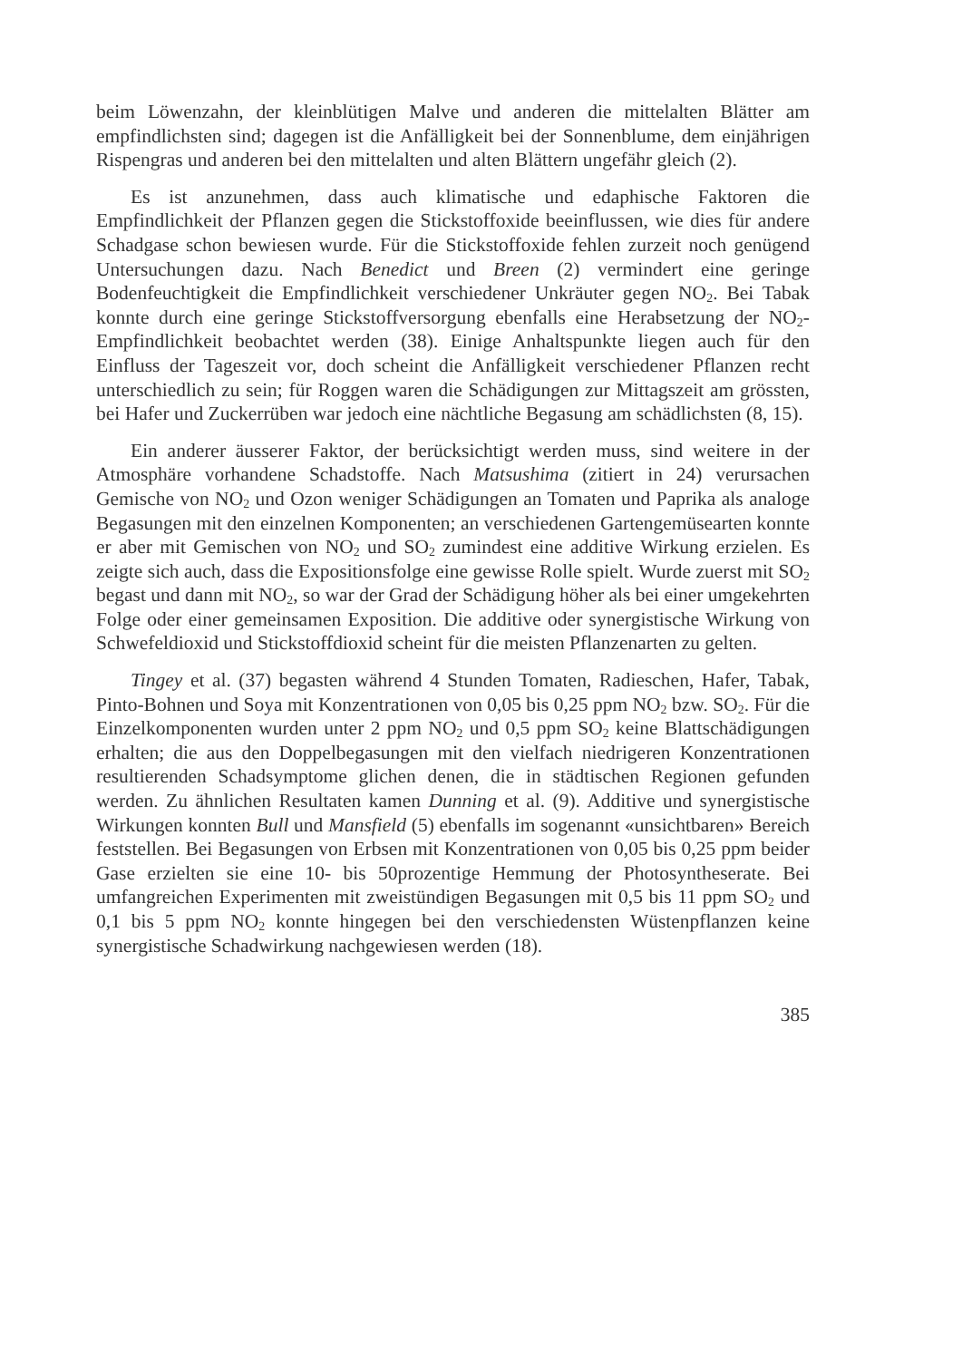beim Löwenzahn, der kleinblütigen Malve und anderen die mittelalten Blätter am empfindlichsten sind; dagegen ist die Anfälligkeit bei der Sonnenblume, dem einjährigen Rispengras und anderen bei den mittelalten und alten Blättern ungefähr gleich (2).
Es ist anzunehmen, dass auch klimatische und edaphische Faktoren die Empfindlichkeit der Pflanzen gegen die Stickstoffoxide beeinflussen, wie dies für andere Schadgase schon bewiesen wurde. Für die Stickstoffoxide fehlen zurzeit noch genügend Untersuchungen dazu. Nach Benedict und Breen (2) vermindert eine geringe Bodenfeuchtigkeit die Empfindlichkeit verschiedener Unkräuter gegen NO<sub>2</sub>. Bei Tabak konnte durch eine geringe Stickstoffversorgung ebenfalls eine Herabsetzung der NO<sub>2</sub>-Empfindlichkeit beobachtet werden (38). Einige Anhaltspunkte liegen auch für den Einfluss der Tageszeit vor, doch scheint die Anfälligkeit verschiedener Pflanzen recht unterschiedlich zu sein; für Roggen waren die Schädigungen zur Mittagszeit am grössten, bei Hafer und Zuckerrüben war jedoch eine nächtliche Begasung am schädlichsten (8, 15).
Ein anderer äusserer Faktor, der berücksichtigt werden muss, sind weitere in der Atmosphäre vorhandene Schadstoffe. Nach Matsushima (zitiert in 24) verursachen Gemische von NO<sub>2</sub> und Ozon weniger Schädigungen an Tomaten und Paprika als analoge Begasungen mit den einzelnen Komponenten; an verschiedenen Gartengemüsearten konnte er aber mit Gemischen von NO<sub>2</sub> und SO<sub>2</sub> zumindest eine additive Wirkung erzielen. Es zeigte sich auch, dass die Expositionsfolge eine gewisse Rolle spielt. Wurde zuerst mit SO<sub>2</sub> begast und dann mit NO<sub>2</sub>, so war der Grad der Schädigung höher als bei einer umgekehrten Folge oder einer gemeinsamen Exposition. Die additive oder synergistische Wirkung von Schwefeldioxid und Stickstoffdioxid scheint für die meisten Pflanzenarten zu gelten.
Tingey et al. (37) begasten während 4 Stunden Tomaten, Radieschen, Hafer, Tabak, Pinto-Bohnen und Soya mit Konzentrationen von 0,05 bis 0,25 ppm NO<sub>2</sub> bzw. SO<sub>2</sub>. Für die Einzelkomponenten wurden unter 2 ppm NO<sub>2</sub> und 0,5 ppm SO<sub>2</sub> keine Blattschädigungen erhalten; die aus den Doppelbegasungen mit den vielfach niedrigeren Konzentrationen resultierenden Schadsymptome glichen denen, die in städtischen Regionen gefunden werden. Zu ähnlichen Resultaten kamen Dunning et al. (9). Additive und synergistische Wirkungen konnten Bull und Mansfield (5) ebenfalls im sogenannt «unsichtbaren» Bereich feststellen. Bei Begasungen von Erbsen mit Konzentrationen von 0,05 bis 0,25 ppm beider Gase erzielten sie eine 10- bis 50prozentige Hemmung der Photosyntheserate. Bei umfangreichen Experimenten mit zweistündigen Begasungen mit 0,5 bis 11 ppm SO<sub>2</sub> und 0,1 bis 5 ppm NO<sub>2</sub> konnte hingegen bei den verschiedensten Wüstenpflanzen keine synergistische Schadwirkung nachgewiesen werden (18).
385